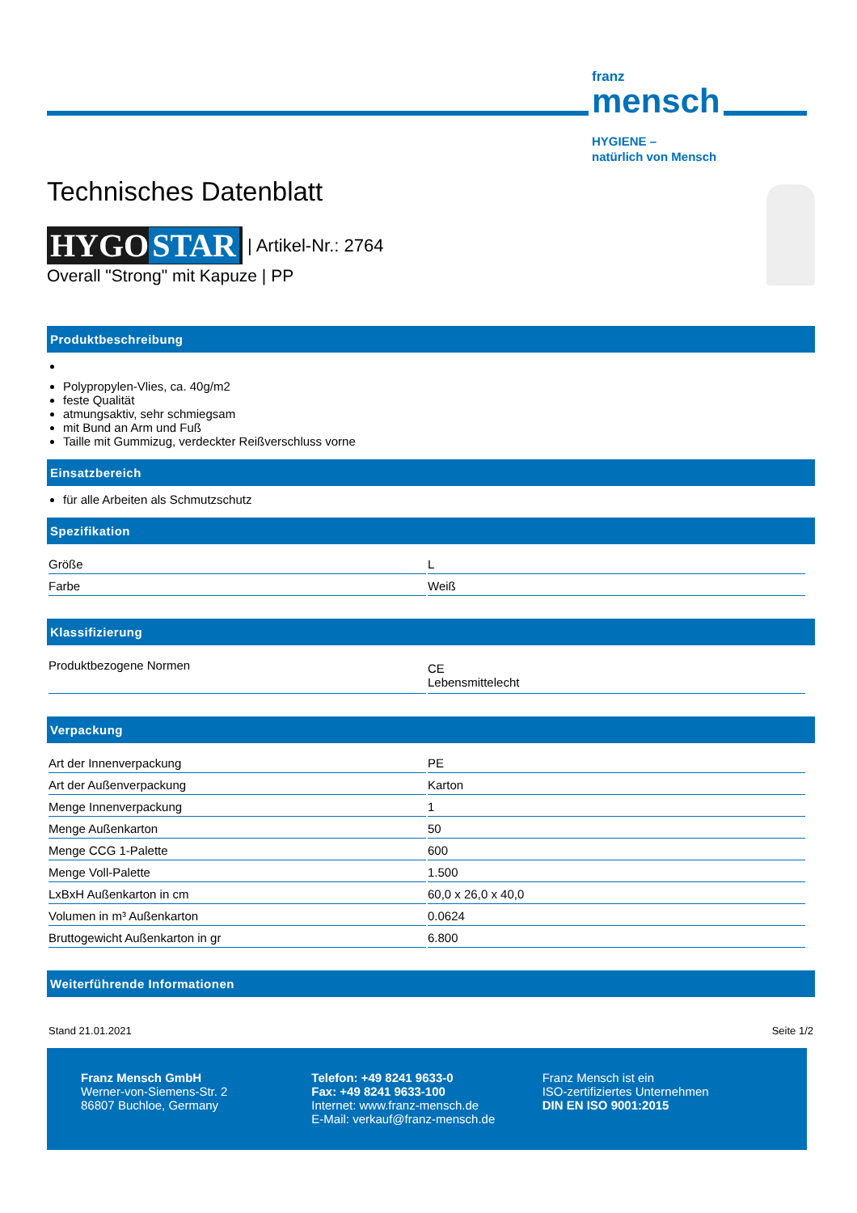franz
mensch
HYGIENE –
natürlich von Mensch
Technisches Datenblatt
HYGO STAR | Artikel-Nr.: 2764
Overall "Strong" mit Kapuze | PP
Produktbeschreibung
Polypropylen-Vlies, ca. 40g/m2
feste Qualität
atmungsaktiv, sehr schmiegsam
mit Bund an Arm und Fuß
Taille mit Gummizug, verdeckter Reißverschluss vorne
Einsatzbereich
für alle Arbeiten als Schmutzschutz
Spezifikation
| Größe | L |
| Farbe | Weiß |
Klassifizierung
| Produktbezogene Normen | CE Lebensmittelecht |
Verpackung
| Art der Innenverpackung | PE |
| Art der Außenverpackung | Karton |
| Menge Innenverpackung | 1 |
| Menge Außenkarton | 50 |
| Menge CCG 1-Palette | 600 |
| Menge Voll-Palette | 1.500 |
| LxBxH Außenkarton in cm | 60,0 x 26,0 x 40,0 |
| Volumen in m³ Außenkarton | 0.0624 |
| Bruttogewicht Außenkarton in gr | 6.800 |
Weiterführende Informationen
Stand 21.01.2021 Seite 1/2
Franz Mensch GmbH
Werner-von-Siemens-Str. 2
86807 Buchloe, Germany
Telefon: +49 8241 9633-0
Fax: +49 8241 9633-100
Internet: www.franz-mensch.de
E-Mail: verkauf@franz-mensch.de
Franz Mensch ist ein
ISO-zertifiziertes Unternehmen
DIN EN ISO 9001:2015